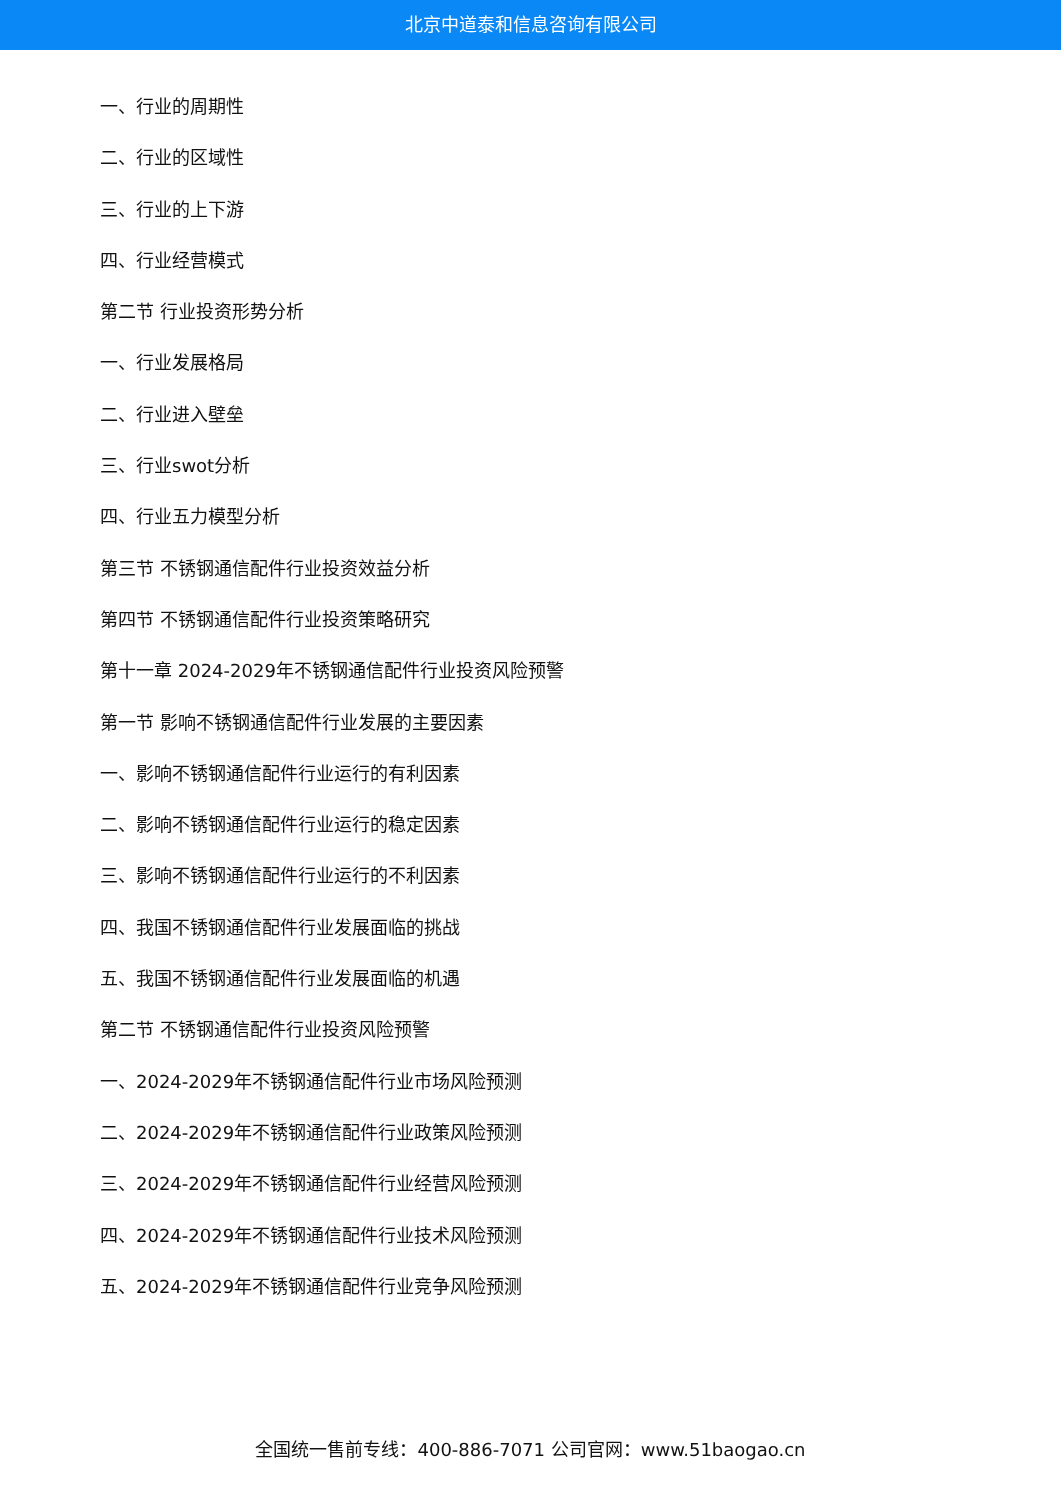北京中道泰和信息咨询有限公司
一、行业的周期性
二、行业的区域性
三、行业的上下游
四、行业经营模式
第二节 行业投资形势分析
一、行业发展格局
二、行业进入壁垒
三、行业swot分析
四、行业五力模型分析
第三节 不锈钢通信配件行业投资效益分析
第四节 不锈钢通信配件行业投资策略研究
第十一章 2024-2029年不锈钢通信配件行业投资风险预警
第一节 影响不锈钢通信配件行业发展的主要因素
一、影响不锈钢通信配件行业运行的有利因素
二、影响不锈钢通信配件行业运行的稳定因素
三、影响不锈钢通信配件行业运行的不利因素
四、我国不锈钢通信配件行业发展面临的挑战
五、我国不锈钢通信配件行业发展面临的机遇
第二节 不锈钢通信配件行业投资风险预警
一、2024-2029年不锈钢通信配件行业市场风险预测
二、2024-2029年不锈钢通信配件行业政策风险预测
三、2024-2029年不锈钢通信配件行业经营风险预测
四、2024-2029年不锈钢通信配件行业技术风险预测
五、2024-2029年不锈钢通信配件行业竞争风险预测
全国统一售前专线：400-886-7071 公司官网：www.51baogao.cn